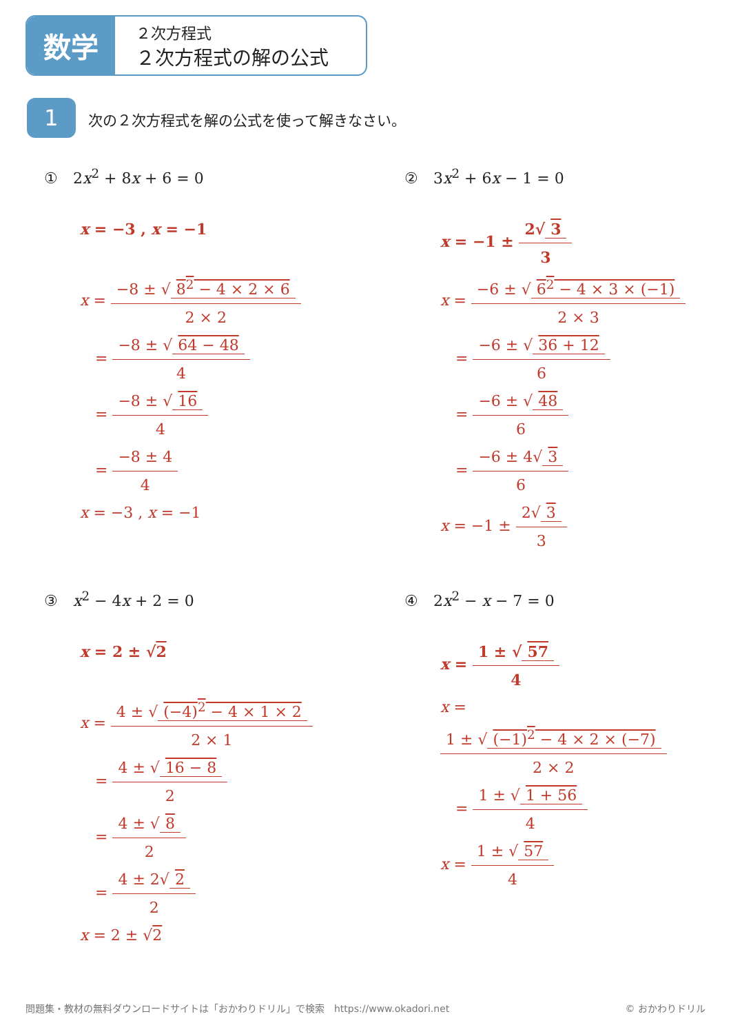数学
２次方程式
２次方程式の解の公式
1
次の２次方程式を解の公式を使って解きなさい。
①　2x<sup>2</sup> + 8x + 6 = 0
x = −3 , x = −1
x = −8 ± √ 8<sup>2</sup> − 4 × 2 × 6 2 × 2
　= −8 ± √ 64 − 48 4
　= −8 ± √ 16 4
　= −8 ± 4 4
x = −3 , x = −1
②　3x<sup>2</sup> + 6x − 1 = 0
x = −1 ± 2√ 3 3
x = −6 ± √ 6<sup>2</sup> − 4 × 3 × (−1) 2 × 3
　= −6 ± √ 36 + 12 6
　= −6 ± √ 48 6
　= −6 ± 4√ 3 6
x = −1 ± 2√ 3 3
③　x<sup>2</sup> − 4x + 2 = 0
x = 2 ± √2
x = 4 ± √ (−4)<sup>2</sup> − 4 × 1 × 2 2 × 1
　= 4 ± √ 16 − 8 2
　= 4 ± √ 8 2
　= 4 ± 2√ 2 2
x = 2 ± √2
④　2x<sup>2</sup> − x − 7 = 0
x = 1 ± √ 57 4
x = 1 ± √ (−1)<sup>2</sup> − 4 × 2 × (−7) 2 × 2
　= 1 ± √ 1 + 56 4
x = 1 ± √ 57 4
問題集・教材の無料ダウンロードサイトは「おかわりドリル」で検索　https://www.okadori.net © おかわりドリル